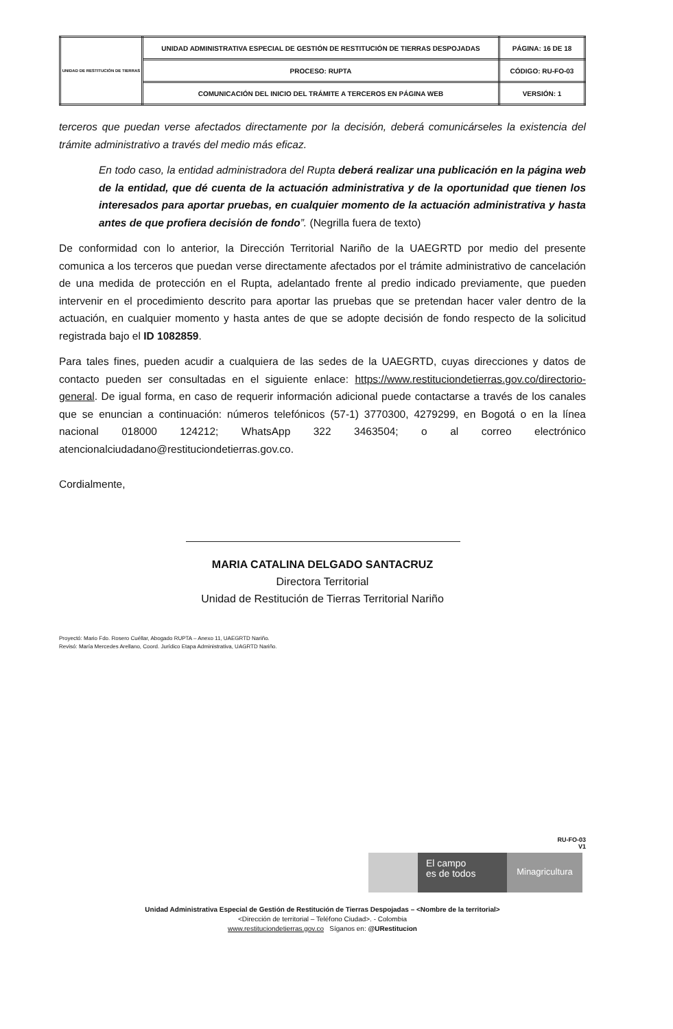| UNIDAD DE RESTITUCIÓN DE TIERRAS | UNIDAD ADMINISTRATIVA ESPECIAL DE GESTIÓN DE RESTITUCIÓN DE TIERRAS DESPOJADAS | PÁGINA: 16 DE 18 |
| | PROCESO: RUPTA | CÓDIGO: RU-FO-03 |
| | COMUNICACIÓN DEL INICIO DEL TRÁMITE A TERCEROS EN PÁGINA WEB | VERSIÓN: 1 |
terceros que puedan verse afectados directamente por la decisión, deberá comunicárseles la existencia del trámite administrativo a través del medio más eficaz.
En todo caso, la entidad administradora del Rupta deberá realizar una publicación en la página web de la entidad, que dé cuenta de la actuación administrativa y de la oportunidad que tienen los interesados para aportar pruebas, en cualquier momento de la actuación administrativa y hasta antes de que profiera decisión de fondo”. (Negrilla fuera de texto)
De conformidad con lo anterior, la Dirección Territorial Nariño de la UAEGRTD por medio del presente comunica a los terceros que puedan verse directamente afectados por el trámite administrativo de cancelación de una medida de protección en el Rupta, adelantado frente al predio indicado previamente, que pueden intervenir en el procedimiento descrito para aportar las pruebas que se pretendan hacer valer dentro de la actuación, en cualquier momento y hasta antes de que se adopte decisión de fondo respecto de la solicitud registrada bajo el ID 1082859.
Para tales fines, pueden acudir a cualquiera de las sedes de la UAEGRTD, cuyas direcciones y datos de contacto pueden ser consultadas en el siguiente enlace: https://www.restituciondetierras.gov.co/directorio-general. De igual forma, en caso de requerir información adicional puede contactarse a través de los canales que se enuncian a continuación: números telefónicos (57-1) 3770300, 4279299, en Bogotá o en la línea nacional 018000 124212; WhatsApp 322 3463504; o al correo electrónico atencionalciudadano@restituciondetierras.gov.co.
Cordialmente,
MARIA CATALINA DELGADO SANTACRUZ
Directora Territorial
Unidad de Restitución de Tierras Territorial Nariño
Proyectó: Mario Fdo. Rosero Cuéllar, Abogado RUPTA – Anexo 11, UAEGRTD Nariño.
Revisó: María Mercedes Arellano, Coord. Jurídico Etapa Administrativa, UAGRTD Nariño.
RU-FO-03
V1
El campo
es de todos
Minagricultura
Unidad Administrativa Especial de Gestión de Restitución de Tierras Despojadas – <Nombre de la territorial>
<Dirección de territorial – Teléfono Ciudad>. - Colombia
www.restituciondetierras.gov.co Síganos en: @URestitucion